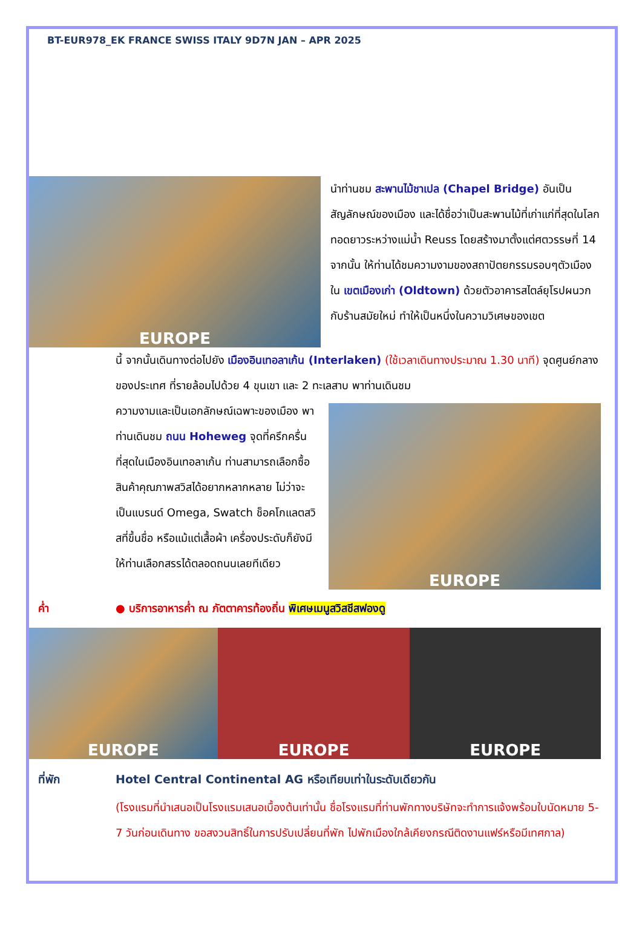BT-EUR978_EK FRANCE SWISS ITALY 9D7N JAN – APR 2025
EUROPE
นำท่านชม สะพานไม้ชาเปล (Chapel Bridge) อันเป็นสัญลักษณ์ของเมือง และได้ชื่อว่าเป็นสะพานไม้ที่เก่าแก่ที่สุดในโลก ทอดยาวระหว่างแม่น้ำ Reuss โดยสร้างมาตั้งแต่ศตวรรษที่ 14 จากนั้น ให้ท่านได้ชมความงามของสถาปัตยกรรมรอบๆตัวเมืองใน เขตเมืองเก่า (Oldtown) ด้วยตัวอาคารสไตล์ยุโรปผนวกกับร้านสมัยใหม่ ทำให้เป็นหนึ่งในความวิเศษของเขต
นี้ จากนั้นเดินทางต่อไปยัง เมืองอินเทอลาเก้น (Interlaken) (ใช้เวลาเดินทางประมาณ 1.30 นาที) จุดศูนย์กลางของประเทศ ที่รายล้อมไปด้วย 4 ขุนเขา และ 2 ทะเลสาบ พาท่านเดินชม
ความงามและเป็นเอกลักษณ์เฉพาะของเมือง พาท่านเดินชม ถนน Hoheweg จุดที่ครึกครื่นที่สุดในเมืองอินเทอลาเก้น ท่านสามารถเลือกซื้อสินค้าคุณภาพสวิสได้อยากหลากหลาย ไม่ว่าจะเป็นแบรนด์ Omega, Swatch ช็อคโกแลตสวิสที่ขึ้นชื่อ หรือแม้แต่เสื้อผ้า เครื่องประดับก็ยังมีให้ท่านเลือกสรรได้ตลอดถนนเลยทีเดียว
EUROPE
ค่ำ ● บริการอาหารค่ำ ณ ภัตตาคารท้องถิ่น พิเศษเมนูสวิสชีสฟองดู
EUROPE EUROPE EUROPE
ที่พัก Hotel Central Continental AG หรือเทียบเท่าในระดับเดียวกัน
(โรงแรมที่นำเสนอเป็นโรงแรมเสนอเบื้องต้นเท่านั้น ชื่อโรงแรมที่ท่านพักทางบริษัทจะทำการแจ้งพร้อมใบนัดหมาย 5-7 วันก่อนเดินทาง ขอสงวนสิทธิ์ในการปรับเปลี่ยนที่พัก ไปพักเมืองใกล้เคียงกรณีติดงานแฟร์หรือมีเทศกาล)